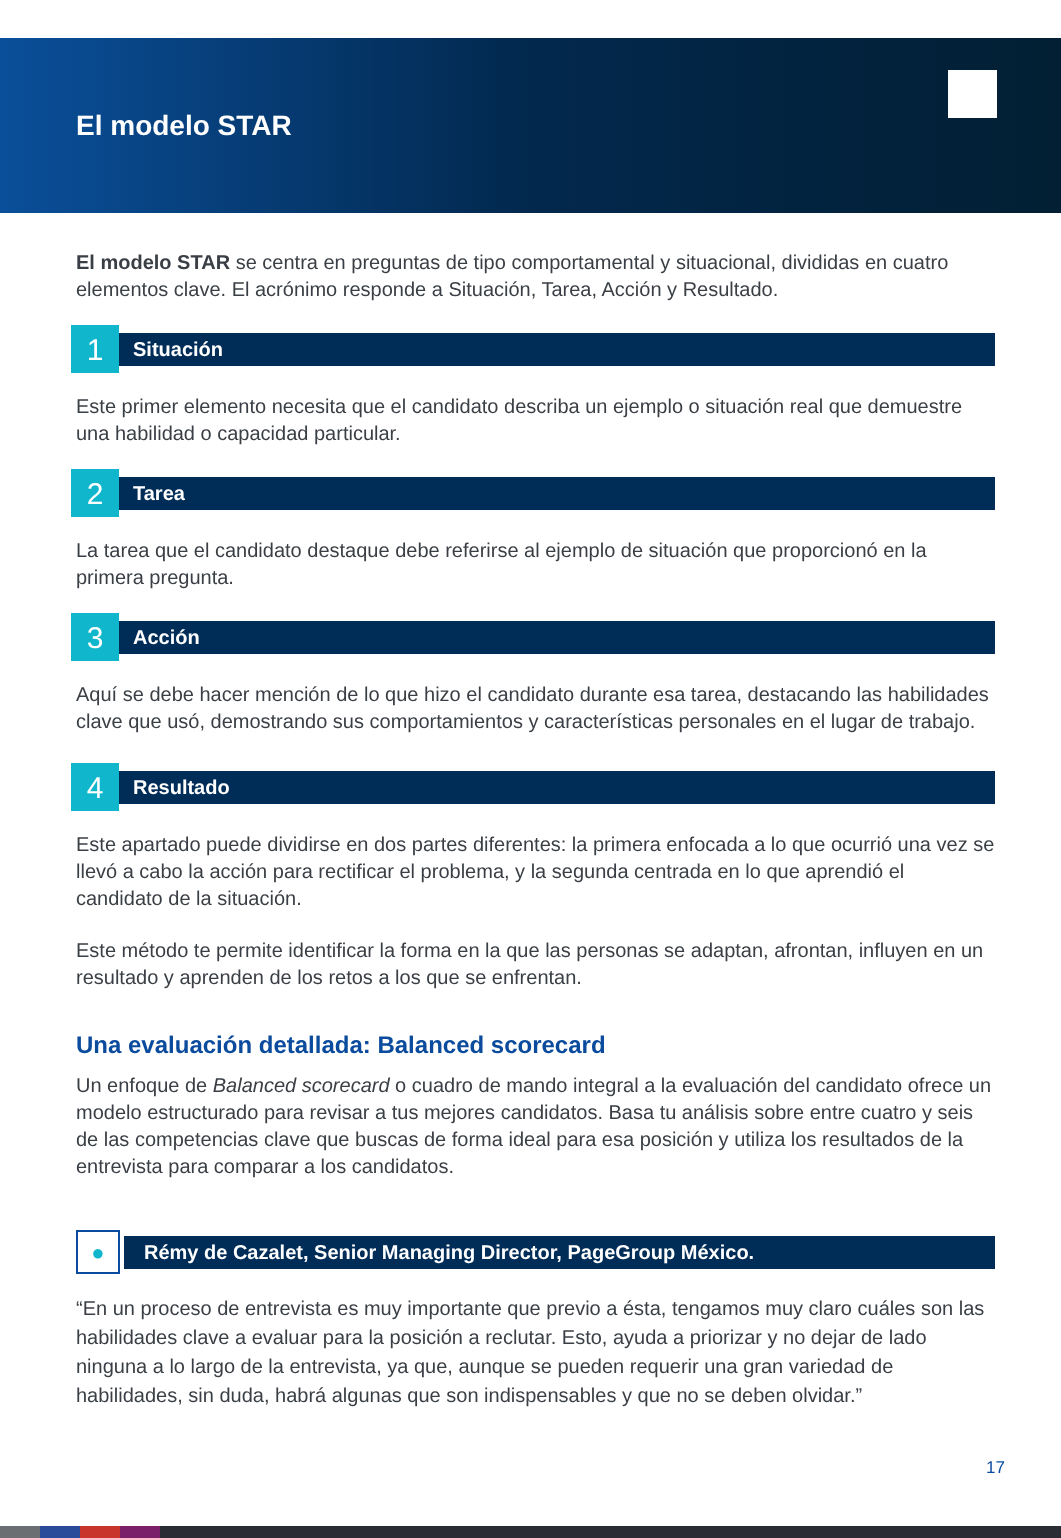El modelo STAR
El modelo STAR se centra en preguntas de tipo comportamental y situacional, divididas en cuatro elementos clave. El acrónimo responde a Situación, Tarea, Acción y Resultado.
1
Situación
Este primer elemento necesita que el candidato describa un ejemplo o situación real que demuestre una habilidad o capacidad particular.
2
Tarea
La tarea que el candidato destaque debe referirse al ejemplo de situación que proporcionó en la primera pregunta.
3
Acción
Aquí se debe hacer mención de lo que hizo el candidato durante esa tarea, destacando las habilidades clave que usó, demostrando sus comportamientos y características personales en el lugar de trabajo.
4
Resultado
Este apartado puede dividirse en dos partes diferentes: la primera enfocada a lo que ocurrió una vez se llevó a cabo la acción para rectificar el problema, y la segunda centrada en lo que aprendió el candidato de la situación.
Este método te permite identificar la forma en la que las personas se adaptan, afrontan, influyen en un resultado y aprenden de los retos a los que se enfrentan.
Una evaluación detallada: Balanced scorecard
Un enfoque de Balanced scorecard o cuadro de mando integral a la evaluación del candidato ofrece un modelo estructurado para revisar a tus mejores candidatos. Basa tu análisis sobre entre cuatro y seis de las competencias clave que buscas de forma ideal para esa posición y utiliza los resultados de la entrevista para comparar a los candidatos.
●
Rémy de Cazalet, Senior Managing Director, PageGroup México.
“En un proceso de entrevista es muy importante que previo a ésta, tengamos muy claro cuáles son las habilidades clave a evaluar para la posición a reclutar. Esto, ayuda a priorizar y no dejar de lado ninguna a lo largo de la entrevista, ya que, aunque se pueden requerir una gran variedad de habilidades, sin duda, habrá algunas que son indispensables y que no se deben olvidar.”
17